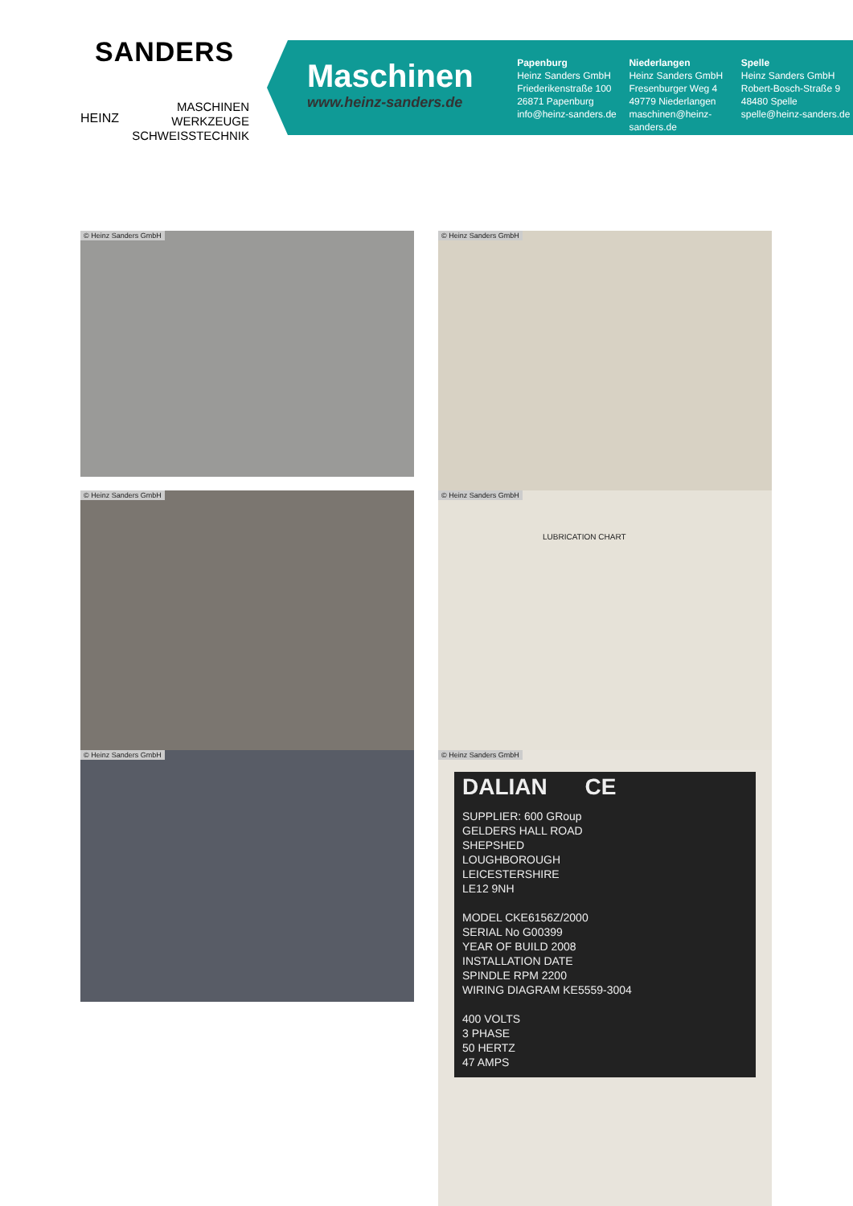SANDERS
MASCHINEN
WERKZEUGE
SCHWEISSTECHNIK
HEINZ
Maschinen
www.heinz-sanders.de
Papenburg
Heinz Sanders GmbH
Friederikenstraße 100
26871 Papenburg
info@heinz-sanders.de
Niederlangen
Heinz Sanders GmbH
Fresenburger Weg 4
49779 Niederlangen
maschinen@heinz-sanders.de
Spelle
Heinz Sanders GmbH
Robert-Bosch-Straße 9
48480 Spelle
spelle@heinz-sanders.de
© Heinz Sanders GmbH © Heinz Sanders GmbH
© Heinz Sanders GmbH
© Heinz Sanders GmbH
LUBRICATION CHART
© Heinz Sanders GmbH
© Heinz Sanders GmbH
DALIAN CE
SUPPLIER: 600 GRoup
GELDERS HALL ROAD
SHEPSHED
LOUGHBOROUGH
LEICESTERSHIRE
LE12 9NH
MODEL CKE6156Z/2000
SERIAL No G00399
YEAR OF BUILD 2008
INSTALLATION DATE
SPINDLE RPM 2200
WIRING DIAGRAM KE5559-3004
400 VOLTS
3 PHASE
50 HERTZ
47 AMPS